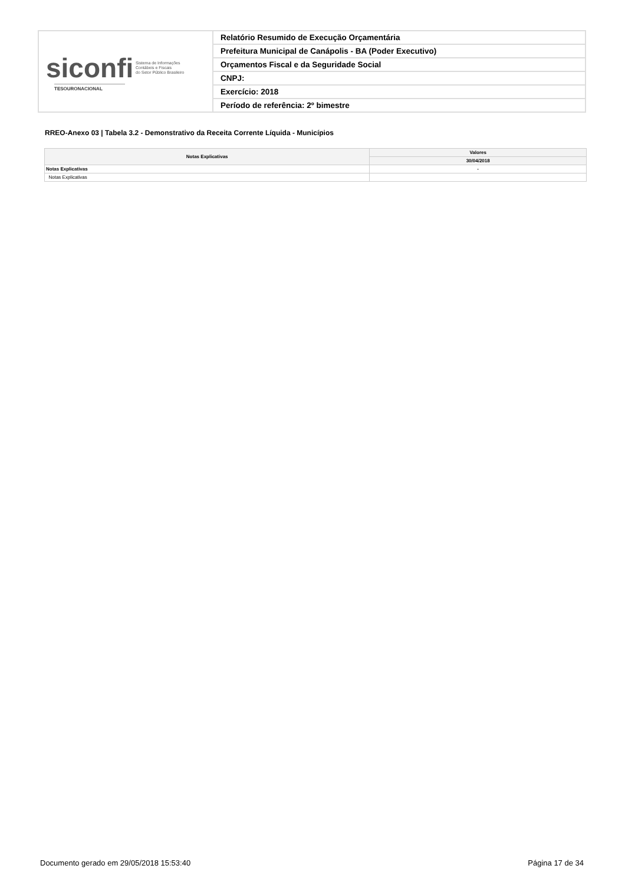| siconfi Sistema de Informações Contábeis e Fiscais do Setor Público Brasileiro TESOURONACIONAL | Relatório Resumido de Execução Orçamentária |
| | Prefeitura Municipal de Canápolis - BA (Poder Executivo) |
| | Orçamentos Fiscal e da Seguridade Social |
| | CNPJ: |
| | Exercício: 2018 |
| | Período de referência: 2º bimestre |
RREO-Anexo 03 | Tabela 3.2 - Demonstrativo da Receita Corrente Líquida - Municípios
| Notas Explicativas | Valores |
| --- | --- |
| | 30/04/2018 |
| Notas Explicativas | - |
| Notas Explicativas | |
Documento gerado em 29/05/2018 15:53:40 Página 17 de 34